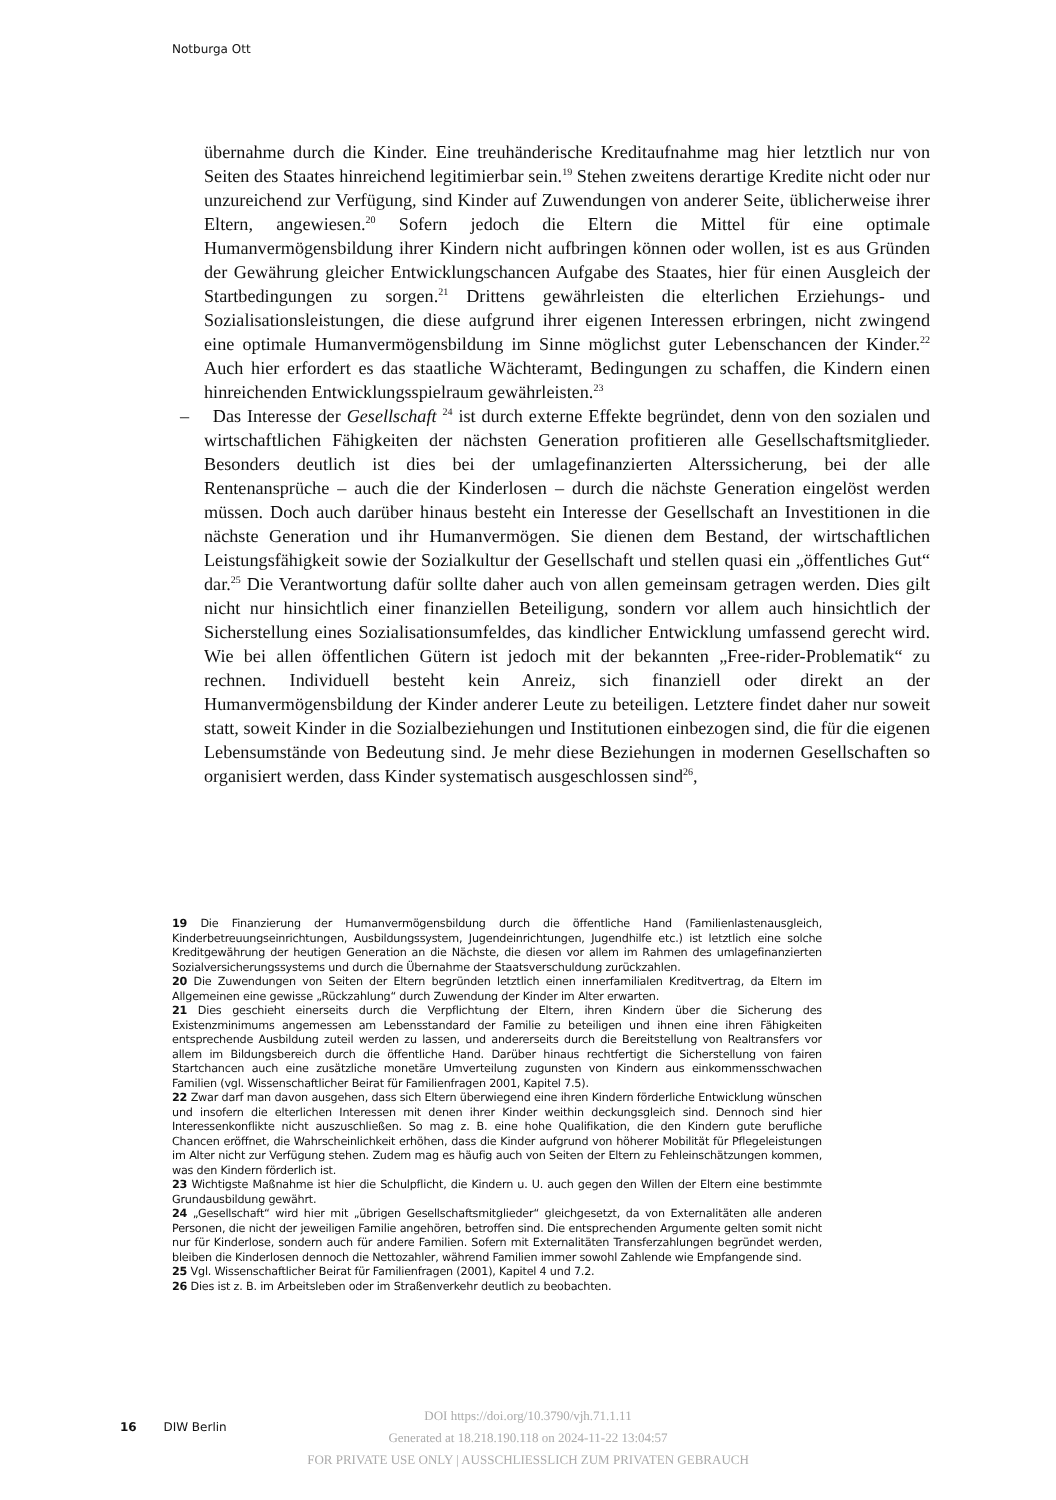Notburga Ott
übernahme durch die Kinder. Eine treuhänderische Kreditaufnahme mag hier letztlich nur von Seiten des Staates hinreichend legitimierbar sein.<sup>19</sup> Stehen zweitens derartige Kredite nicht oder nur unzureichend zur Verfügung, sind Kinder auf Zuwendungen von anderer Seite, üblicherweise ihrer Eltern, angewiesen.<sup>20</sup> Sofern jedoch die Eltern die Mittel für eine optimale Humanvermögensbildung ihrer Kindern nicht aufbringen können oder wollen, ist es aus Gründen der Gewährung gleicher Entwicklungschancen Aufgabe des Staates, hier für einen Ausgleich der Startbedingungen zu sorgen.<sup>21</sup> Drittens gewährleisten die elterlichen Erziehungs- und Sozialisationsleistungen, die diese aufgrund ihrer eigenen Interessen erbringen, nicht zwingend eine optimale Humanvermögensbildung im Sinne möglichst guter Lebenschancen der Kinder.<sup>22</sup> Auch hier erfordert es das staatliche Wächteramt, Bedingungen zu schaffen, die Kindern einen hinreichenden Entwicklungsspielraum gewährleisten.<sup>23</sup>
– Das Interesse der Gesellschaft <sup>24</sup> ist durch externe Effekte begründet, denn von den sozialen und wirtschaftlichen Fähigkeiten der nächsten Generation profitieren alle Gesellschaftsmitglieder. Besonders deutlich ist dies bei der umlagefinanzierten Alterssicherung, bei der alle Rentenansprüche – auch die der Kinderlosen – durch die nächste Generation eingelöst werden müssen. Doch auch darüber hinaus besteht ein Interesse der Gesellschaft an Investitionen in die nächste Generation und ihr Humanvermögen. Sie dienen dem Bestand, der wirtschaftlichen Leistungsfähigkeit sowie der Sozialkultur der Gesellschaft und stellen quasi ein „öffentliches Gut“ dar.<sup>25</sup> Die Verantwortung dafür sollte daher auch von allen gemeinsam getragen werden. Dies gilt nicht nur hinsichtlich einer finanziellen Beteiligung, sondern vor allem auch hinsichtlich der Sicherstellung eines Sozialisationsumfeldes, das kindlicher Entwicklung umfassend gerecht wird. Wie bei allen öffentlichen Gütern ist jedoch mit der bekannten „Free-rider-Problematik“ zu rechnen. Individuell besteht kein Anreiz, sich finanziell oder direkt an der Humanvermögensbildung der Kinder anderer Leute zu beteiligen. Letztere findet daher nur soweit statt, soweit Kinder in die Sozialbeziehungen und Institutionen einbezogen sind, die für die eigenen Lebensumstände von Bedeutung sind. Je mehr diese Beziehungen in modernen Gesellschaften so organisiert werden, dass Kinder systematisch ausgeschlossen sind<sup>26</sup>,
19 Die Finanzierung der Humanvermögensbildung durch die öffentliche Hand (Familienlastenausgleich, Kinderbetreuungseinrichtungen, Ausbildungssystem, Jugendeinrichtungen, Jugendhilfe etc.) ist letztlich eine solche Kreditgewährung der heutigen Generation an die Nächste, die diesen vor allem im Rahmen des umlagefinanzierten Sozialversicherungssystems und durch die Übernahme der Staatsverschuldung zurückzahlen.
20 Die Zuwendungen von Seiten der Eltern begründen letztlich einen innerfamilialen Kreditvertrag, da Eltern im Allgemeinen eine gewisse „Rückzahlung“ durch Zuwendung der Kinder im Alter erwarten.
21 Dies geschieht einerseits durch die Verpflichtung der Eltern, ihren Kindern über die Sicherung des Existenzminimums angemessen am Lebensstandard der Familie zu beteiligen und ihnen eine ihren Fähigkeiten entsprechende Ausbildung zuteil werden zu lassen, und andererseits durch die Bereitstellung von Realtransfers vor allem im Bildungsbereich durch die öffentliche Hand. Darüber hinaus rechtfertigt die Sicherstellung von fairen Startchancen auch eine zusätzliche monetäre Umverteilung zugunsten von Kindern aus einkommensschwachen Familien (vgl. Wissenschaftlicher Beirat für Familienfragen 2001, Kapitel 7.5).
22 Zwar darf man davon ausgehen, dass sich Eltern überwiegend eine ihren Kindern förderliche Entwicklung wünschen und insofern die elterlichen Interessen mit denen ihrer Kinder weithin deckungsgleich sind. Dennoch sind hier Interessenkonflikte nicht auszuschließen. So mag z. B. eine hohe Qualifikation, die den Kindern gute berufliche Chancen eröffnet, die Wahrscheinlichkeit erhöhen, dass die Kinder aufgrund von höherer Mobilität für Pflegeleistungen im Alter nicht zur Verfügung stehen. Zudem mag es häufig auch von Seiten der Eltern zu Fehleinschätzungen kommen, was den Kindern förderlich ist.
23 Wichtigste Maßnahme ist hier die Schulpflicht, die Kindern u. U. auch gegen den Willen der Eltern eine bestimmte Grundausbildung gewährt.
24 „Gesellschaft“ wird hier mit „übrigen Gesellschaftsmitglieder“ gleichgesetzt, da von Externalitäten alle anderen Personen, die nicht der jeweiligen Familie angehören, betroffen sind. Die entsprechenden Argumente gelten somit nicht nur für Kinderlose, sondern auch für andere Familien. Sofern mit Externalitäten Transferzahlungen begründet werden, bleiben die Kinderlosen dennoch die Nettozahler, während Familien immer sowohl Zahlende wie Empfangende sind.
25 Vgl. Wissenschaftlicher Beirat für Familienfragen (2001), Kapitel 4 und 7.2.
26 Dies ist z. B. im Arbeitsleben oder im Straßenverkehr deutlich zu beobachten.
16 DIW Berlin
DOI https://doi.org/10.3790/vjh.71.1.11
Generated at 18.218.190.118 on 2024-11-22 13:04:57
FOR PRIVATE USE ONLY | AUSSCHLIESSLICH ZUM PRIVATEN GEBRAUCH